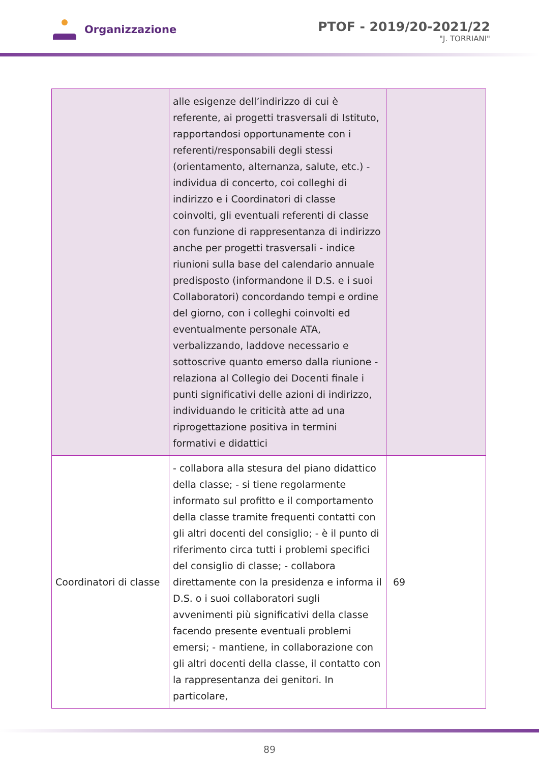Organizzazione
PTOF - 2019/20-2021/22
"J. TORRIANI"
| | alle esigenze dell’indirizzo di cui è referente, ai progetti trasversali di Istituto, rapportandosi opportunamente con i referenti/responsabili degli stessi (orientamento, alternanza, salute, etc.) - individua di concerto, coi colleghi di indirizzo e i Coordinatori di classe coinvolti, gli eventuali referenti di classe con funzione di rappresentanza di indirizzo anche per progetti trasversali - indice riunioni sulla base del calendario annuale predisposto (informandone il D.S. e i suoi Collaboratori) concordando tempi e ordine del giorno, con i colleghi coinvolti ed eventualmente personale ATA, verbalizzando, laddove necessario e sottoscrive quanto emerso dalla riunione - relaziona al Collegio dei Docenti finale i punti significativi delle azioni di indirizzo, individuando le criticità atte ad una riprogettazione positiva in termini formativi e didattici | |
| Coordinatori di classe | - collabora alla stesura del piano didattico della classe; - si tiene regolarmente informato sul profitto e il comportamento della classe tramite frequenti contatti con gli altri docenti del consiglio; - è il punto di riferimento circa tutti i problemi specifici del consiglio di classe; - collabora direttamente con la presidenza e informa il D.S. o i suoi collaboratori sugli avvenimenti più significativi della classe facendo presente eventuali problemi emersi; - mantiene, in collaborazione con gli altri docenti della classe, il contatto con la rappresentanza dei genitori. In particolare, | 69 |
89